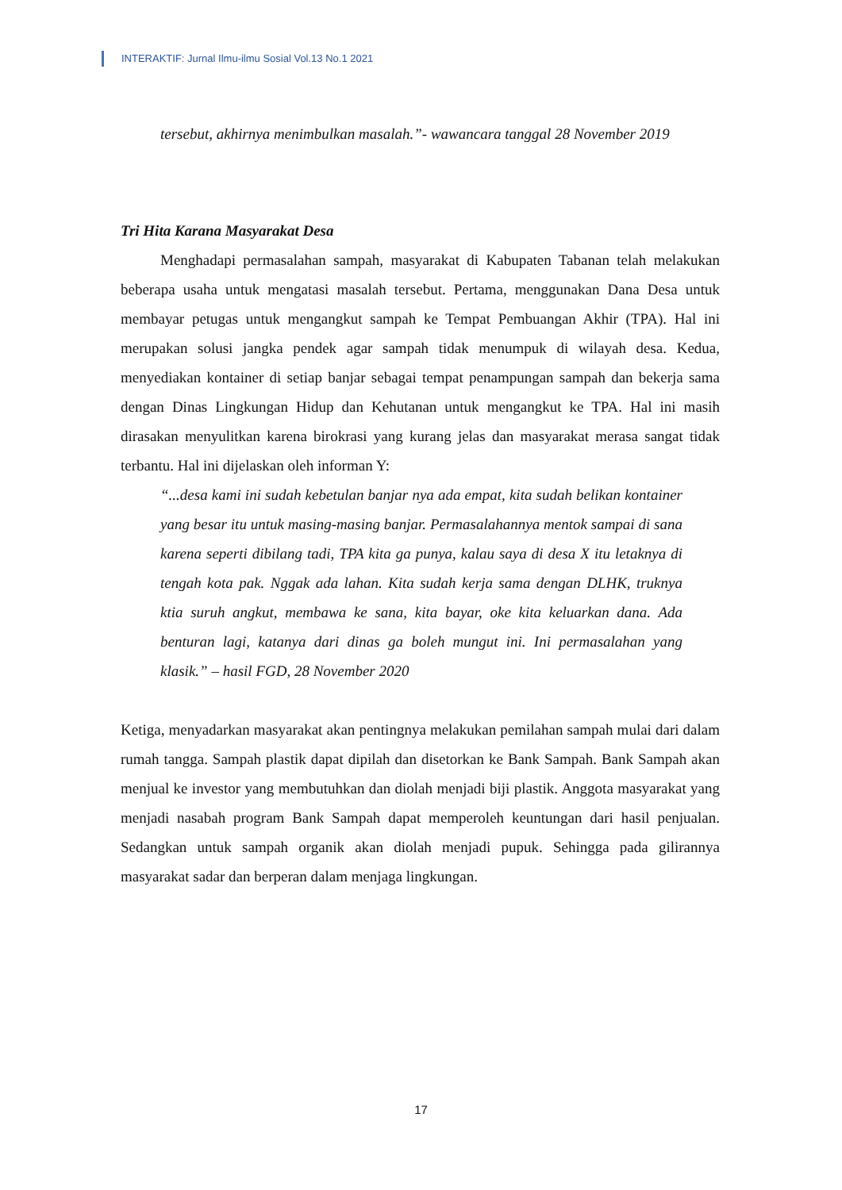INTERAKTIF: Jurnal Ilmu-ilmu Sosial Vol.13 No.1 2021
tersebut, akhirnya menimbulkan masalah.”- wawancara tanggal 28 November 2019
Tri Hita Karana Masyarakat Desa
Menghadapi permasalahan sampah, masyarakat di Kabupaten Tabanan telah melakukan beberapa usaha untuk mengatasi masalah tersebut. Pertama, menggunakan Dana Desa untuk membayar petugas untuk mengangkut sampah ke Tempat Pembuangan Akhir (TPA). Hal ini merupakan solusi jangka pendek agar sampah tidak menumpuk di wilayah desa. Kedua, menyediakan kontainer di setiap banjar sebagai tempat penampungan sampah dan bekerja sama dengan Dinas Lingkungan Hidup dan Kehutanan untuk mengangkut ke TPA. Hal ini masih dirasakan menyulitkan karena birokrasi yang kurang jelas dan masyarakat merasa sangat tidak terbantu. Hal ini dijelaskan oleh informan Y:
“...desa kami ini sudah kebetulan banjar nya ada empat, kita sudah belikan kontainer yang besar itu untuk masing-masing banjar. Permasalahannya mentok sampai di sana karena seperti dibilang tadi, TPA kita ga punya, kalau saya di desa X itu letaknya di tengah kota pak. Nggak ada lahan. Kita sudah kerja sama dengan DLHK, truknya ktia suruh angkut, membawa ke sana, kita bayar, oke kita keluarkan dana. Ada benturan lagi, katanya dari dinas ga boleh mungut ini. Ini permasalahan yang klasik.” – hasil FGD, 28 November 2020
Ketiga, menyadarkan masyarakat akan pentingnya melakukan pemilahan sampah mulai dari dalam rumah tangga. Sampah plastik dapat dipilah dan disetorkan ke Bank Sampah. Bank Sampah akan menjual ke investor yang membutuhkan dan diolah menjadi biji plastik. Anggota masyarakat yang menjadi nasabah program Bank Sampah dapat memperoleh keuntungan dari hasil penjualan. Sedangkan untuk sampah organik akan diolah menjadi pupuk. Sehingga pada gilirannya masyarakat sadar dan berperan dalam menjaga lingkungan.
17